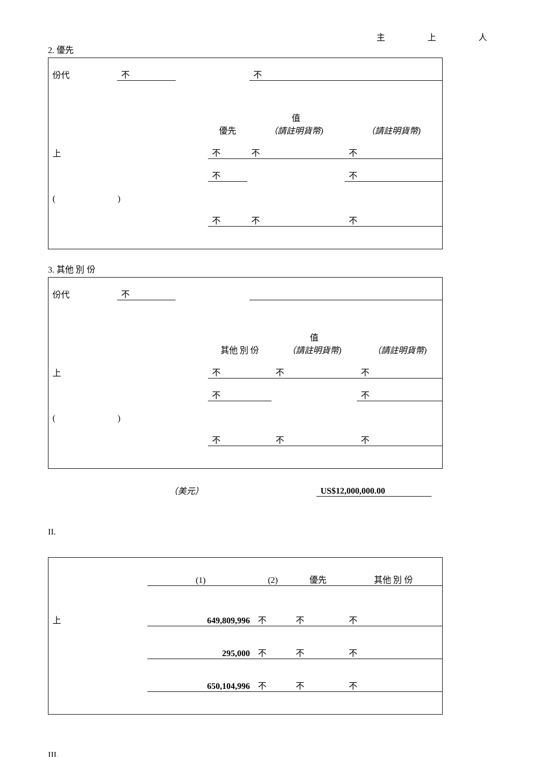主 上 人
2. 優先
| 份代 | 不 | | 不 |
| | 優先 | 值 （請註明貨幣) | （請註明貨幣) |
| 上 | 不 | 不 | 不 |
| | 不 | | 不 |
| ( ) | | | |
| | 不 | 不 | 不 |
3. 其他 別 份
| 份代 | 不 | | |
| | 其他 別 份 | 值 （請註明貨幣) | （請註明貨幣) |
| 上 | 不 | 不 | 不 |
| | 不 | | 不 |
| ( ) | | | |
| | 不 | 不 | 不 |
| （美元） | | US$12,000,000.00 |
II.
| | (1) | (2) | 優先 | 其他 別 份 |
| 上 | 649,809,996 | 不 | 不 | 不 |
| | 295,000 | 不 | 不 | 不 |
| | 650,104,996 | 不 | 不 | 不 |
III.